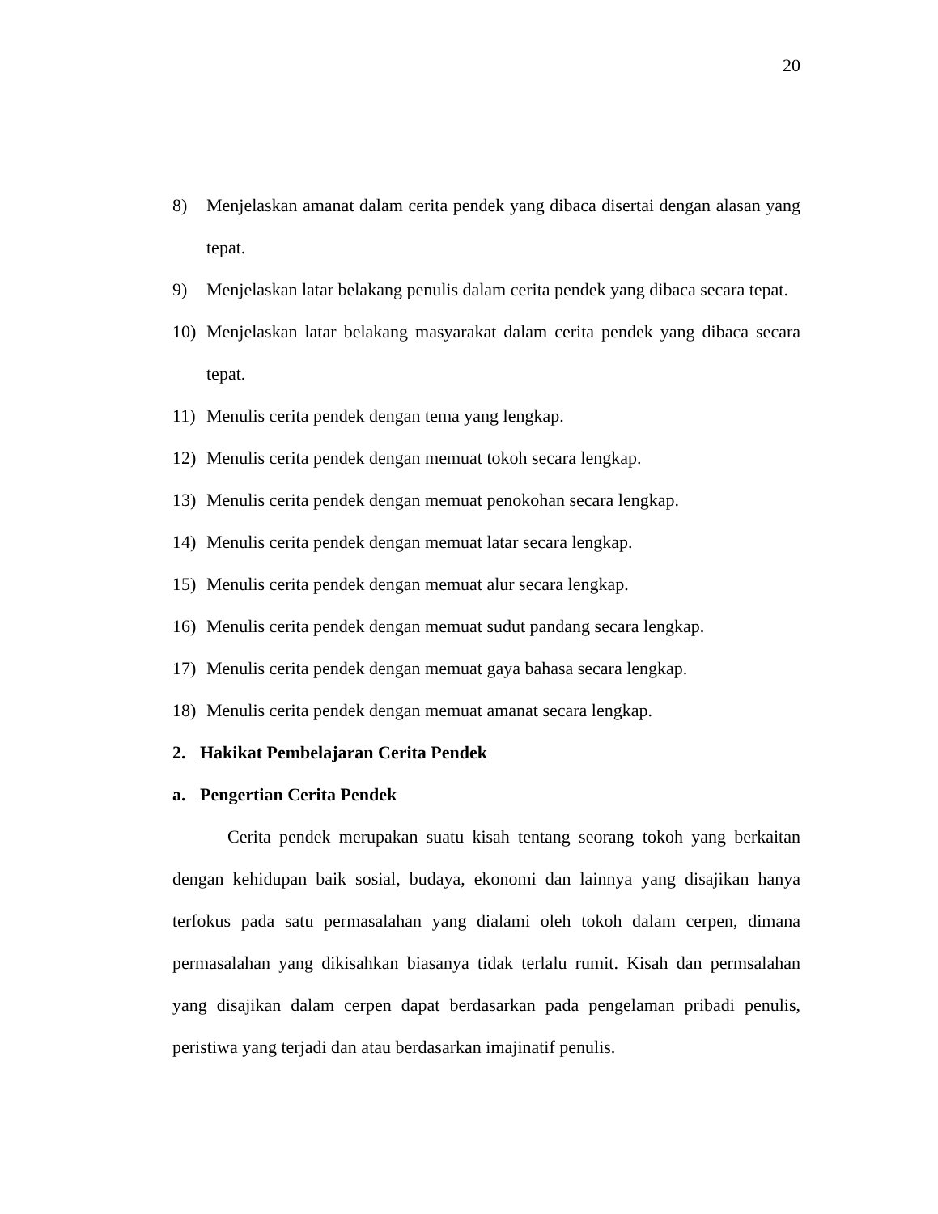20
8) Menjelaskan amanat dalam cerita pendek yang dibaca disertai dengan alasan yang tepat.
9) Menjelaskan latar belakang penulis dalam cerita pendek yang dibaca secara tepat.
10) Menjelaskan latar belakang masyarakat dalam cerita pendek yang dibaca secara tepat.
11) Menulis cerita pendek dengan tema yang lengkap.
12) Menulis cerita pendek dengan memuat tokoh secara lengkap.
13) Menulis cerita pendek dengan memuat penokohan secara lengkap.
14) Menulis cerita pendek dengan memuat latar secara lengkap.
15) Menulis cerita pendek dengan memuat alur secara lengkap.
16) Menulis cerita pendek dengan memuat sudut pandang secara lengkap.
17) Menulis cerita pendek dengan memuat gaya bahasa secara lengkap.
18) Menulis cerita pendek dengan memuat amanat secara lengkap.
2. Hakikat Pembelajaran Cerita Pendek
a. Pengertian Cerita Pendek
Cerita pendek merupakan suatu kisah tentang seorang tokoh yang berkaitan dengan kehidupan baik sosial, budaya, ekonomi dan lainnya yang disajikan hanya terfokus pada satu permasalahan yang dialami oleh tokoh dalam cerpen, dimana permasalahan yang dikisahkan biasanya tidak terlalu rumit. Kisah dan permsalahan yang disajikan dalam cerpen dapat berdasarkan pada pengelaman pribadi penulis, peristiwa yang terjadi dan atau berdasarkan imajinatif penulis.